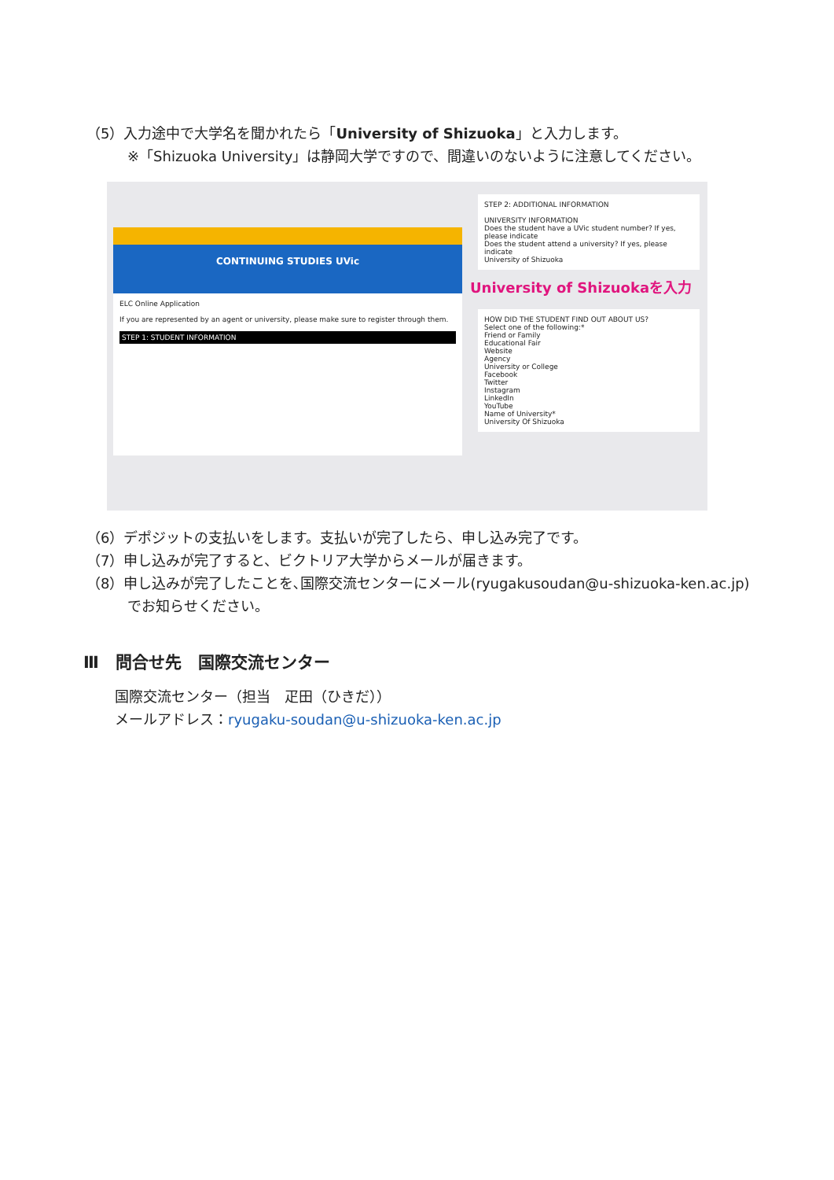（5）入力途中で大学名を聞かれたら「University of Shizuoka」と入力します。
※「Shizuoka University」は静岡大学ですので、間違いのないように注意してください。
CONTINUING STUDIES UVic
ELC Online Application
If you are represented by an agent or university, please make sure to register through them.
STEP 1: STUDENT INFORMATION
STEP 2: ADDITIONAL INFORMATION
UNIVERSITY INFORMATION
Does the student have a UVic student number? If yes, please indicate
Does the student attend a university? If yes, please indicate
University of Shizuoka
University of Shizuokaを入力
HOW DID THE STUDENT FIND OUT ABOUT US?
Select one of the following:*
Friend or Family
Educational Fair
Website
Agency
University or College
Facebook
Twitter
Instagram
LinkedIn
YouTube
Name of University*
University Of Shizuoka
（6）デポジットの支払いをします。支払いが完了したら、申し込み完了です。
（7）申し込みが完了すると、ビクトリア大学からメールが届きます。
（8）申し込みが完了したことを､国際交流センターにメール(ryugakusoudan@u-shizuoka-ken.ac.jp)
でお知らせください。
Ⅲ　問合せ先　国際交流センター
国際交流センター（担当　疋田（ひきだ））
メールアドレス：ryugaku-soudan@u-shizuoka-ken.ac.jp